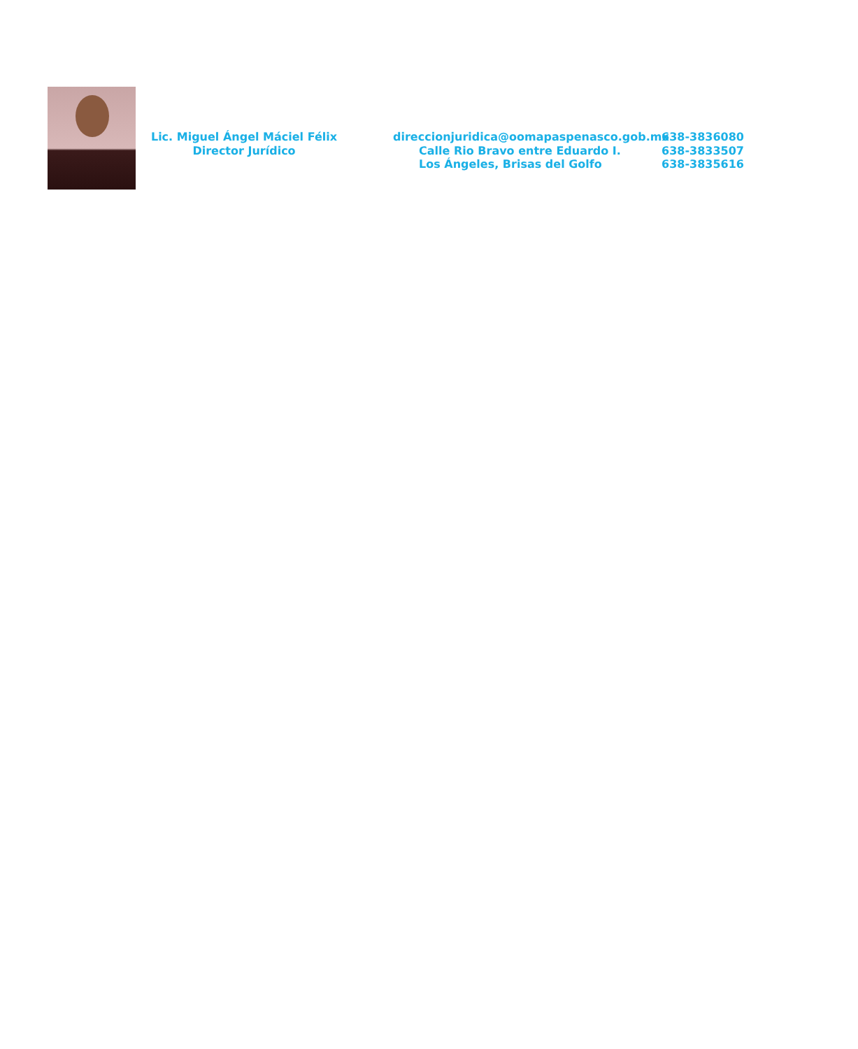Lic. Miguel Ángel Máciel Félix
Director Jurídico
direccionjuridica@oomapaspenasco.gob.mx
Calle Rio Bravo entre Eduardo I.
Los Ángeles, Brisas del Golfo
638-3836080
638-3833507
638-3835616